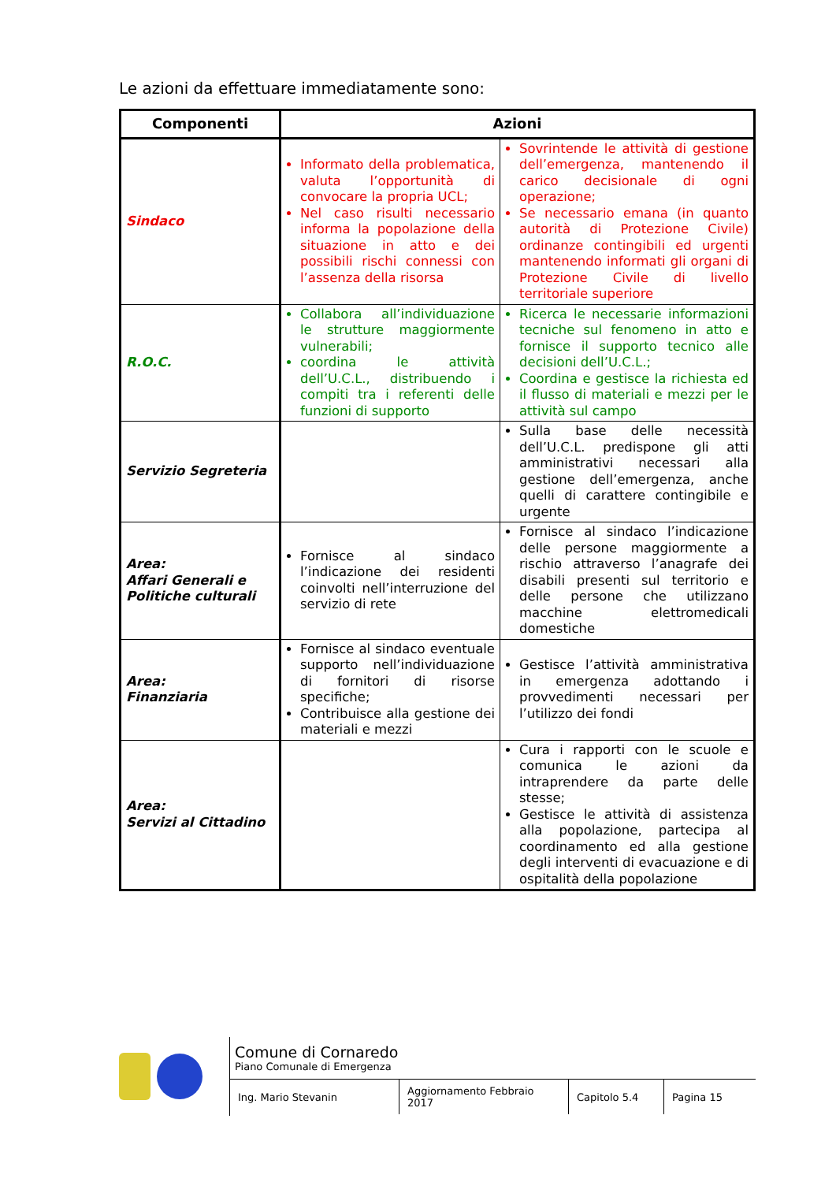Le azioni da effettuare immediatamente sono:
| Componenti | Azioni | |
| --- | --- | --- |
| Sindaco | Informato della problematica, valuta l’opportunità di convocare la propria UCL; Nel caso risulti necessario informa la popolazione della situazione in atto e dei possibili rischi connessi con l’assenza della risorsa | Sovrintende le attività di gestione dell’emergenza, mantenendo il carico decisionale di ogni operazione; Se necessario emana (in quanto autorità di Protezione Civile) ordinanze contingibili ed urgenti mantenendo informati gli organi di Protezione Civile di livello territoriale superiore |
| R.O.C. | Collabora all’individuazione le strutture maggiormente vulnerabili; coordina le attività dell’U.C.L., distribuendo i compiti tra i referenti delle funzioni di supporto | Ricerca le necessarie informazioni tecniche sul fenomeno in atto e fornisce il supporto tecnico alle decisioni dell’U.C.L.; Coordina e gestisce la richiesta ed il flusso di materiali e mezzi per le attività sul campo |
| Servizio Segreteria | | Sulla base delle necessità dell’U.C.L. predispone gli atti amministrativi necessari alla gestione dell’emergenza, anche quelli di carattere contingibile e urgente |
| Area: Affari Generali e Politiche culturali | Fornisce al sindaco l’indicazione dei residenti coinvolti nell’interruzione del servizio di rete | Fornisce al sindaco l’indicazione delle persone maggiormente a rischio attraverso l’anagrafe dei disabili presenti sul territorio e delle persone che utilizzano macchine elettromedicali domestiche |
| Area: Finanziaria | Fornisce al sindaco eventuale supporto nell’individuazione di fornitori di risorse specifiche; Contribuisce alla gestione dei materiali e mezzi | Gestisce l’attività amministrativa in emergenza adottando i provvedimenti necessari per l’utilizzo dei fondi |
| Area: Servizi al Cittadino | | Cura i rapporti con le scuole e comunica le azioni da intraprendere da parte delle stesse; Gestisce le attività di assistenza alla popolazione, partecipa al coordinamento ed alla gestione degli interventi di evacuazione e di ospitalità della popolazione |
Comune di Cornaredo
Piano Comunale di Emergenza
Ing. Mario Stevanin Aggiornamento Febbraio 2017
Capitolo 5.4 Pagina 15